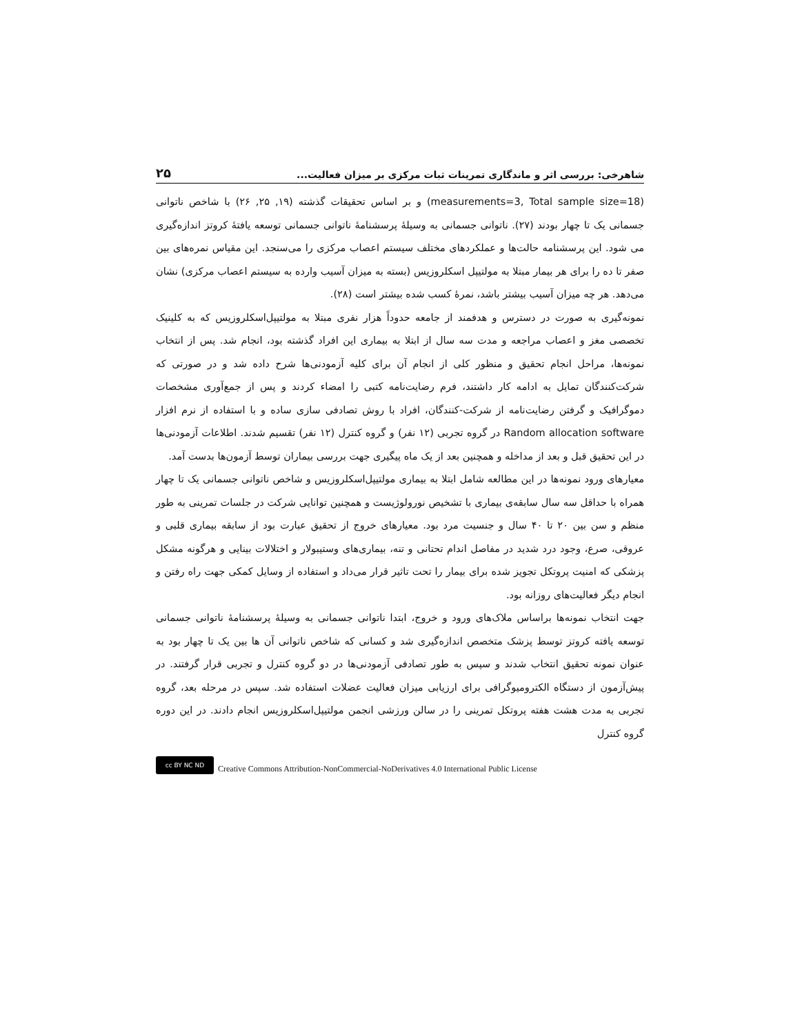شاهرخی: بررسی اثر و ماندگاری تمرینات ثبات مرکزی بر میزان فعالیت... ۲۵
(measurements=3, Total sample size=18) و بر اساس تحقیقات گذشته (۱۹, ۲۵, ۲۶) با شاخص ناتوانی جسمانی یک تا چهار بودند (۲۷). ناتوانی جسمانی به وسیلهٔ پرسشنامهٔ ناتوانی جسمانی توسعه یافتهٔ کروتز اندازه‌گیری می شود. این پرسشنامه حالت‌ها و عملکردهای مختلف سیستم اعصاب مرکزی را می‌سنجد. این مقیاس نمره‌های بین صفر تا ده را برای هر بیمار مبتلا به مولتیپل اسکلروزیس (بسته به میزان آسیب وارده به سیستم اعصاب مرکزی) نشان می‌دهد. هر چه میزان آسیب بیشتر باشد، نمرهٔ کسب شده بیشتر است (۲۸).
نمونه‌گیری به صورت در دسترس و هدفمند از جامعه حدوداً هزار نفری مبتلا به مولتیپل‌اسکلروزیس که به کلینیک تخصصی مغز و اعصاب مراجعه و مدت سه سال از ابتلا به بیماری این افراد گذشته بود، انجام شد. پس از انتخاب نمونه‌ها، مراحل انجام تحقیق و منظور کلی از انجام آن برای کلیه آزمودنی‌ها شرح داده شد و در صورتی که شرکت‌کنندگان تمایل به ادامه کار داشتند، فرم رضایت‌نامه کتبی را امضاء کردند و پس از جمع‌آوری مشخصات دموگرافیک و گرفتن رضایت‌نامه از شرکت-کنندگان، افراد با روش تصادفی سازی ساده و با استفاده از نرم افزار Random allocation software در گروه تجربی (۱۲ نفر) و گروه کنترل (۱۲ نفر) تقسیم شدند. اطلاعات آزمودنی‌ها در این تحقیق قبل و بعد از مداخله و همچنین بعد از یک ماه پیگیری جهت بررسی بیماران توسط آزمون‌ها بدست آمد.
معیارهای ورود نمونه‌ها در این مطالعه شامل ابتلا به بیماری مولتیپل‌اسکلروزیس و شاخص ناتوانی جسمانی یک تا چهار همراه با حداقل سه سال سابقه‌ی بیماری با تشخیص نورولوژیست و همچنین توانایی شرکت در جلسات تمرینی به طور منظم و سن بین ۲۰ تا ۴۰ سال و جنسیت مرد بود. معیارهای خروج از تحقیق عبارت بود از سابقه بیماری قلبی و عروقی، صرع، وجود درد شدید در مفاصل اندام تحتانی و تنه، بیماری‌های وستیبولار و اختلالات بینایی و هرگونه مشکل پزشکی که امنیت پروتکل تجویز شده برای بیمار را تحت تاثیر قرار می‌داد و استفاده از وسایل کمکی جهت راه رفتن و انجام دیگر فعالیت‌های روزانه بود.
جهت انتخاب نمونه‌ها براساس ملاک‌های ورود و خروج، ابتدا ناتوانی جسمانی به وسیلهٔ پرسشنامهٔ ناتوانی جسمانی توسعه یافته کروتز توسط پزشک متخصص اندازه‌گیری شد و کسانی که شاخص ناتوانی آن ها بین یک تا چهار بود به عنوان نمونه تحقیق انتخاب شدند و سپس به طور تصادفی آزمودنی‌ها در دو گروه کنترل و تجربی قرار گرفتند. در پیش‌آزمون از دستگاه الکترومیوگرافی برای ارزیابی میزان فعالیت عضلات استفاده شد. سپس در مرحله بعد، گروه تجربی به مدت هشت هفته پروتکل تمرینی را در سالن ورزشی انجمن مولتیپل‌اسکلروزیس انجام دادند. در این دوره گروه کنترل
cc BY NC ND Creative Commons Attribution-NonCommercial-NoDerivatives 4.0 International Public License